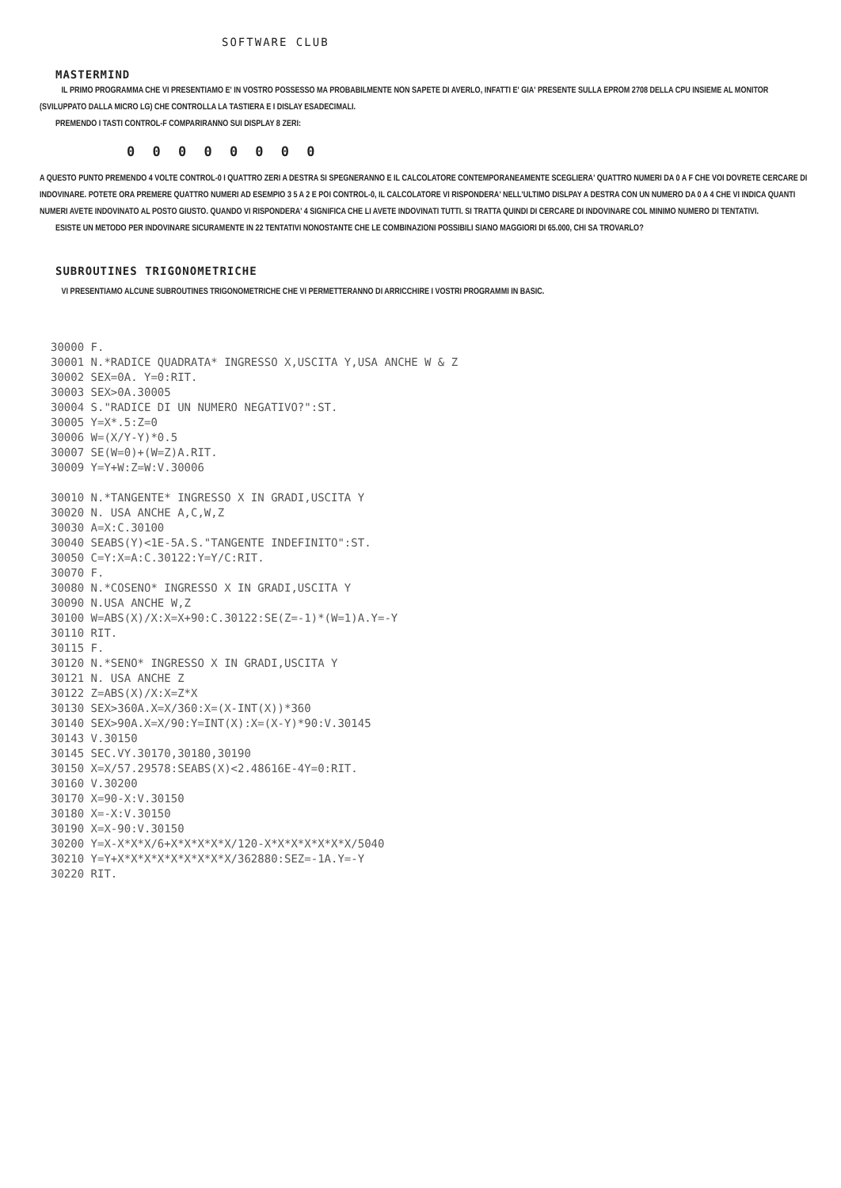SOFTWARE CLUB
MASTERMIND
IL PRIMO PROGRAMMA CHE VI PRESENTIAMO E' IN VOSTRO POSSESSO MA PROBABILMENTE NON SAPETE DI AVERLO, INFATTI E' GIA' PRESENTE SULLA EPROM 2708 DELLA CPU INSIEME AL MONITOR (SVILUPPATO DALLA MICRO LG) CHE CONTROLLA LA TASTIERA E I DISLAY ESADECIMALI.
PREMENDO I TASTI CONTROL-F COMPARIRANNO SUI DISPLAY 8 ZERI:
0 0 0 0 0 0 0 0
A QUESTO PUNTO PREMENDO 4 VOLTE CONTROL-0 I QUATTRO ZERI A DESTRA SI SPEGNERANNO E IL CALCOLATORE CONTEMPORANEAMENTE SCEGLIERA' QUATTRO NUMERI DA 0 A F CHE VOI DOVRETE CERCARE DI INDOVINARE. POTETE ORA PREMERE QUATTRO NUMERI AD ESEMPIO 3 5 A 2 E POI CONTROL-0, IL CALCOLATORE VI RISPONDERA' NELL'ULTIMO DISLPAY A DESTRA CON UN NUMERO DA 0 A 4 CHE VI INDICA QUANTI NUMERI AVETE INDOVINATO AL POSTO GIUSTO. QUANDO VI RISPONDERA' 4 SIGNIFICA CHE LI AVETE INDOVINATI TUTTI. SI TRATTA QUINDI DI CERCARE DI INDOVINARE COL MINIMO NUMERO DI TENTATIVI.
ESISTE UN METODO PER INDOVINARE SICURAMENTE IN 22 TENTATIVI NONOSTANTE CHE LE COMBINAZIONI POSSIBILI SIANO MAGGIORI DI 65.000, CHI SA TROVARLO?
SUBROUTINES TRIGONOMETRICHE
VI PRESENTIAMO ALCUNE SUBROUTINES TRIGONOMETRICHE CHE VI PERMETTERANNO DI ARRICCHIRE I VOSTRI PROGRAMMI IN BASIC.
30000 F.
30001 N.*RADICE QUADRATA* INGRESSO X,USCITA Y,USA ANCHE W & Z
30002 SEX=0A. Y=0:RIT.
30003 SEX>0A.30005
30004 S."RADICE DI UN NUMERO NEGATIVO?":ST.
30005 Y=X*.5:Z=0
30006 W=(X/Y-Y)*0.5
30007 SE(W=0)+(W=Z)A.RIT.
30009 Y=Y+W:Z=W:V.30006

30010 N.*TANGENTE* INGRESSO X IN GRADI,USCITA Y
30020 N. USA ANCHE A,C,W,Z
30030 A=X:C.30100
30040 SEABS(Y)<1E-5A.S."TANGENTE INDEFINITO":ST.
30050 C=Y:X=A:C.30122:Y=Y/C:RIT.
30070 F.
30080 N.*COSENO* INGRESSO X IN GRADI,USCITA Y
30090 N.USA ANCHE W,Z
30100 W=ABS(X)/X:X=X+90:C.30122:SE(Z=-1)*(W=1)A.Y=-Y
30110 RIT.
30115 F.
30120 N.*SENO* INGRESSO X IN GRADI,USCITA Y
30121 N. USA ANCHE Z
30122 Z=ABS(X)/X:X=Z*X
30130 SEX>360A.X=X/360:X=(X-INT(X))*360
30140 SEX>90A.X=X/90:Y=INT(X):X=(X-Y)*90:V.30145
30143 V.30150
30145 SEC.VY.30170,30180,30190
30150 X=X/57.29578:SEABS(X)<2.48616E-4Y=0:RIT.
30160 V.30200
30170 X=90-X:V.30150
30180 X=-X:V.30150
30190 X=X-90:V.30150
30200 Y=X-X*X*X/6+X*X*X*X*X/120-X*X*X*X*X*X*X/5040
30210 Y=Y+X*X*X*X*X*X*X*X*X/362880:SEZ=-1A.Y=-Y
30220 RIT.